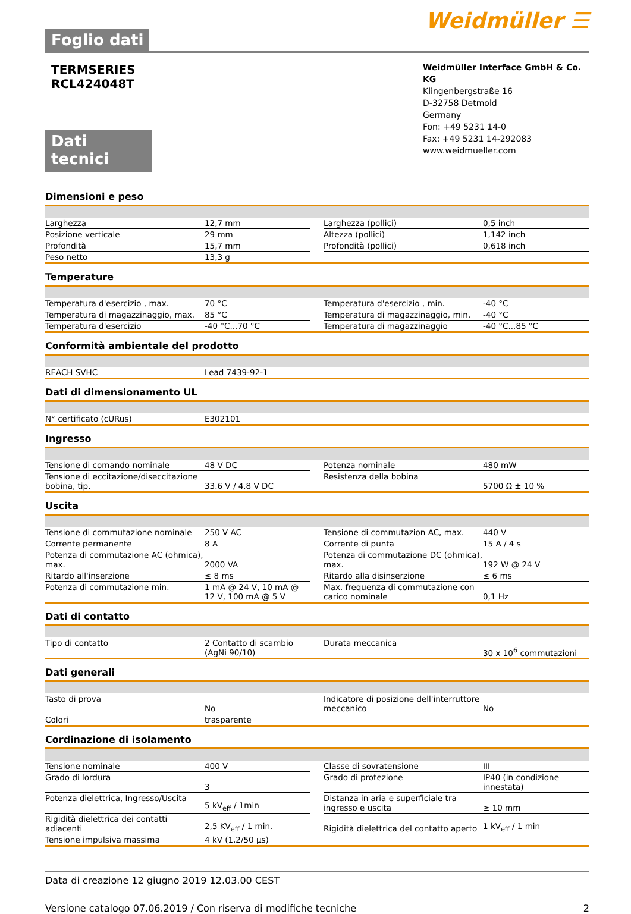Foglio dati
Weidmüller ☰
TERMSERIES
RCL424048T
Weidmüller Interface GmbH & Co. KG
Klingenbergstraße 16
D-32758 Detmold
Germany
Fon: +49 5231 14-0
Fax: +49 5231 14-292083
www.weidmueller.com
Dati tecnici
Dimensioni e peso
| Larghezza | 12,7 mm | | Larghezza (pollici) | 0,5 inch |
| Posizione verticale | 29 mm | | Altezza (pollici) | 1,142 inch |
| Profondità | 15,7 mm | | Profondità (pollici) | 0,618 inch |
| Peso netto | 13,3 g | | | |
Temperature
| Temperatura d'esercizio , max. | 70 °C | | Temperatura d'esercizio , min. | -40 °C |
| Temperatura di magazzinaggio, max. | 85 °C | | Temperatura di magazzinaggio, min. | -40 °C |
| Temperatura d'esercizio | -40 °C...70 °C | | Temperatura di magazzinaggio | -40 °C...85 °C |
Conformità ambientale del prodotto
| REACH SVHC | Lead 7439-92-1 |
Dati di dimensionamento UL
| N° certificato (cURus) | E302101 |
Ingresso
| Tensione di comando nominale | 48 V DC | | Potenza nominale | 480 mW |
| Tensione di eccitazione/diseccitazione bobina, tip. | 33.6 V / 4.8 V DC | | Resistenza della bobina | 5700 Ω ± 10 % |
Uscita
| Tensione di commutazione nominale | 250 V AC | | Tensione di commutazion AC, max. | 440 V |
| Corrente permanente | 8 A | | Corrente di punta | 15 A / 4 s |
| Potenza di commutazione AC (ohmica), max. | 2000 VA | | Potenza di commutazione DC (ohmica), max. | 192 W @ 24 V |
| Ritardo all'inserzione | ≤ 8 ms | | Ritardo alla disinserzione | ≤ 6 ms |
| Potenza di commutazione min. | 1 mA @ 24 V, 10 mA @ 12 V, 100 mA @ 5 V | | Max. frequenza di commutazione con carico nominale | 0,1 Hz |
Dati di contatto
| Tipo di contatto | 2 Contatto di scambio (AgNi 90/10) | | Durata meccanica | 30 x 10<sup>6</sup> commutazioni |
Dati generali
| Tasto di prova | No | | Indicatore di posizione dell'interruttore meccanico | No |
| Colori | trasparente | | | |
Cordinazione di isolamento
| Tensione nominale | 400 V | | Classe di sovratensione | III |
| Grado di lordura | 3 | | Grado di protezione | IP40 (in condizione innestata) |
| Potenza dielettrica, Ingresso/Uscita | 5 kV<sub>eff</sub> / 1min | | Distanza in aria e superficiale tra ingresso e uscita | ≥ 10 mm |
| Rigidità dielettrica dei contatti adiacenti | 2,5 KV<sub>eff</sub> / 1 min. | | Rigidità dielettrica del contatto aperto | 1 kV<sub>eff</sub> / 1 min |
| Tensione impulsiva massima | 4 kV (1,2/50 µs) | | | |
Data di creazione 12 giugno 2019 12.03.00 CEST
Versione catalogo 07.06.2019 / Con riserva di modifiche tecniche 2